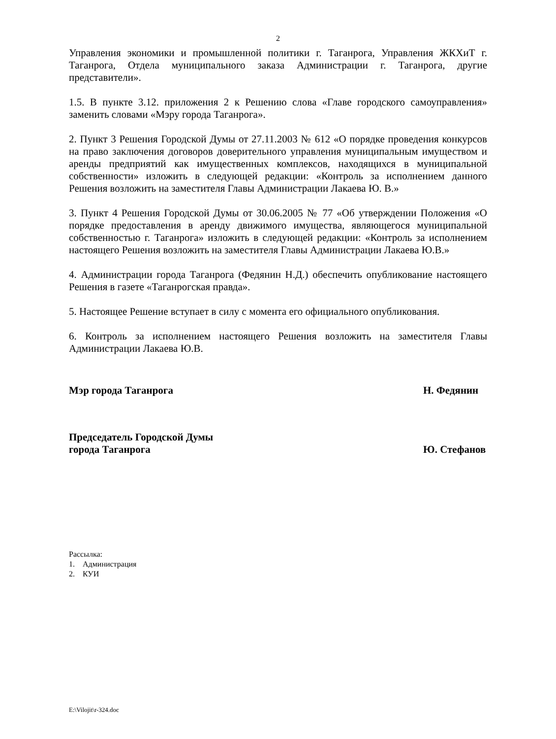2
Управления экономики и промышленной политики г. Таганрога, Управления ЖКХиТ г. Таганрога, Отдела муниципального заказа Администрации г. Таганрога, другие представители».
1.5. В пункте 3.12. приложения 2 к Решению слова «Главе городского самоуправления» заменить словами «Мэру города Таганрога».
2. Пункт 3 Решения Городской Думы от 27.11.2003 № 612 «О порядке проведения конкурсов на право заключения договоров доверительного управления муниципальным имуществом и аренды предприятий как имущественных комплексов, находящихся в муниципальной собственности» изложить в следующей редакции: «Контроль за исполнением данного Решения возложить на заместителя Главы Администрации Лакаева Ю. В.»
3. Пункт 4 Решения Городской Думы от 30.06.2005 № 77 «Об утверждении Положения «О порядке предоставления в аренду движимого имущества, являющегося муниципальной собственностью г. Таганрога» изложить в следующей редакции: «Контроль за исполнением настоящего Решения возложить на заместителя Главы Администрации Лакаева Ю.В.»
4. Администрации города Таганрога (Федянин Н.Д.) обеспечить опубликование настоящего Решения в газете «Таганрогская правда».
5. Настоящее Решение вступает в силу с момента его официального опубликования.
6. Контроль за исполнением настоящего Решения возложить на заместителя Главы Администрации Лакаева Ю.В.
Мэр города Таганрога Н. Федянин
Председатель Городской Думы
города Таганрога
Ю. Стефанов
Рассылка:
1. Администрация
2. КУИ
E:\Vilojit\r-324.doc